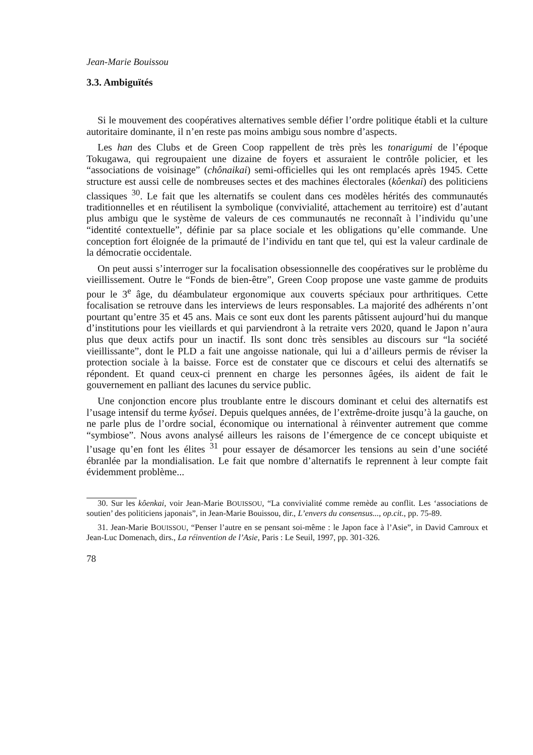Jean-Marie Bouissou
3.3. Ambiguïtés
Si le mouvement des coopératives alternatives semble défier l’ordre politique établi et la culture autoritaire dominante, il n’en reste pas moins ambigu sous nombre d’aspects.
Les han des Clubs et de Green Coop rappellent de très près les tonarigumi de l’époque Tokugawa, qui regroupaient une dizaine de foyers et assuraient le contrôle policier, et les “associations de voisinage” (chônaikai) semi-officielles qui les ont remplacés après 1945. Cette structure est aussi celle de nombreuses sectes et des machines électorales (kôenkai) des politiciens classiques <sup>30</sup>. Le fait que les alternatifs se coulent dans ces modèles hérités des communautés traditionnelles et en réutilisent la symbolique (convivialité, attachement au territoire) est d’autant plus ambigu que le système de valeurs de ces communautés ne reconnaît à l’individu qu’une “identité contextuelle”, définie par sa place sociale et les obligations qu’elle commande. Une conception fort éloignée de la primauté de l’individu en tant que tel, qui est la valeur cardinale de la démocratie occidentale.
On peut aussi s’interroger sur la focalisation obsessionnelle des coopératives sur le problème du vieillissement. Outre le “Fonds de bien-être”, Green Coop propose une vaste gamme de produits pour le 3<sup>e</sup> âge, du déambulateur ergonomique aux couverts spéciaux pour arthritiques. Cette focalisation se retrouve dans les interviews de leurs responsables. La majorité des adhérents n’ont pourtant qu’entre 35 et 45 ans. Mais ce sont eux dont les parents pâtissent aujourd’hui du manque d’institutions pour les vieillards et qui parviendront à la retraite vers 2020, quand le Japon n’aura plus que deux actifs pour un inactif. Ils sont donc très sensibles au discours sur “la société vieillissante”, dont le PLD a fait une angoisse nationale, qui lui a d’ailleurs permis de réviser la protection sociale à la baisse. Force est de constater que ce discours et celui des alternatifs se répondent. Et quand ceux-ci prennent en charge les personnes âgées, ils aident de fait le gouvernement en palliant des lacunes du service public.
Une conjonction encore plus troublante entre le discours dominant et celui des alternatifs est l’usage intensif du terme kyôsei. Depuis quelques années, de l’extrême-droite jusqu’à la gauche, on ne parle plus de l’ordre social, économique ou international à réinventer autrement que comme “symbiose”. Nous avons analysé ailleurs les raisons de l’émergence de ce concept ubiquiste et l’usage qu’en font les élites <sup>31</sup> pour essayer de désamorcer les tensions au sein d’une société ébranlée par la mondialisation. Le fait que nombre d’alternatifs le reprennent à leur compte fait évidemment problème...
30. Sur les kôenkai, voir Jean-Marie BOUISSOU, “La convivialité comme remède au conflit. Les ‘associations de soutien’ des politiciens japonais”, in Jean-Marie Bouissou, dir., L’envers du consensus..., op.cit., pp. 75-89.
31. Jean-Marie BOUISSOU, “Penser l’autre en se pensant soi-même : le Japon face à l’Asie”, in David Camroux et Jean-Luc Domenach, dirs., La réinvention de l’Asie, Paris : Le Seuil, 1997, pp. 301-326.
78